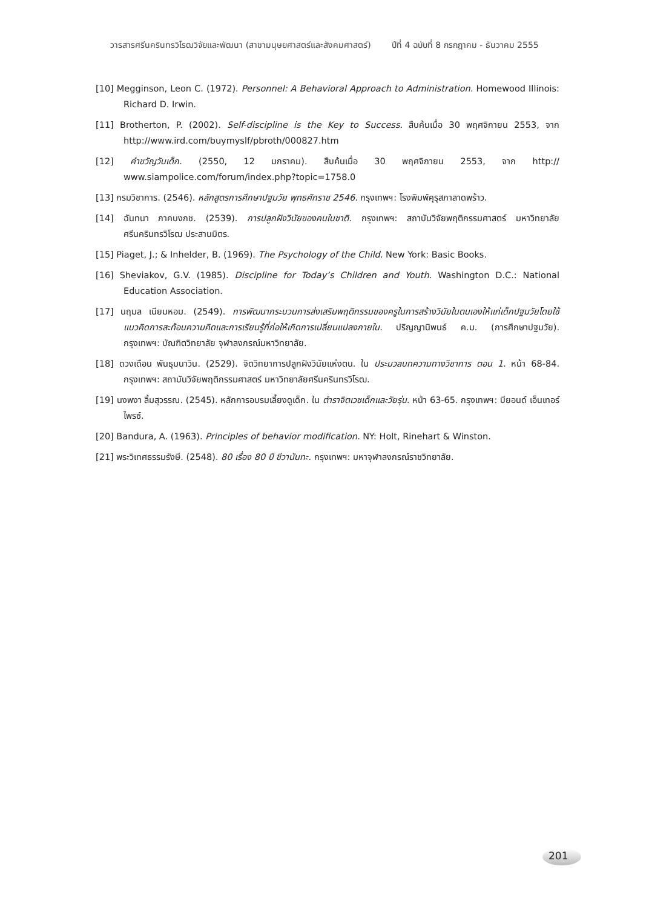วารสารศรีนครินทรวิโรฒวิจัยและพัฒนา (สาขามนุษยศาสตร์และสังคมศาสตร์) ปีที่ 4 ฉบับที่ 8 กรกฎาคม - ธันวาคม 2555
[10] Megginson, Leon C. (1972). Personnel: A Behavioral Approach to Administration. Homewood Illinois: Richard D. Irwin.
[11] Brotherton, P. (2002). Self-discipline is the Key to Success. สืบค้นเมื่อ 30 พฤศจิกายน 2553, จาก http://www.ird.com/buymyslf/pbroth/000827.htm
[12] คำขวัญวันเด็ก. (2550, 12 มกราคม). สืบค้นเมื่อ 30 พฤศจิกายน 2553, จาก http:// www.siampolice.com/forum/index.php?topic=1758.0
[13] กรมวิชาการ. (2546). หลักสูตรการศึกษาปฐมวัย พุทธศักราช 2546. กรุงเทพฯ: โรงพิมพ์คุรุสภาลาดพร้าว.
[14] ฉันทนา ภาคบงกช. (2539). การปลูกฝังวินัยของคนในชาติ. กรุงเทพฯ: สถาบันวิจัยพฤติกรรมศาสตร์ มหาวิทยาลัยศรีนครินทรวิโรฒ ประสานมิตร.
[15] Piaget, J.; & Inhelder, B. (1969). The Psychology of the Child. New York: Basic Books.
[16] Sheviakov, G.V. (1985). Discipline for Today’s Children and Youth. Washington D.C.: National Education Association.
[17] นฤมล เนียมหอม. (2549). การพัฒนากระบวนการส่งเสริมพฤติกรรมของครูในการสร้างวินัยในตนเองให้แก่เด็กปฐมวัยโดยใช้แนวคิดการสะท้อนความคิดและการเรียนรู้ที่ก่อให้เกิดการเปลี่ยนแปลงภายใน. ปริญญานิพนธ์ ค.ม. (การศึกษาปฐมวัย). กรุงเทพฯ: บัณฑิตวิทยาลัย จุฬาลงกรณ์มหาวิทยาลัย.
[18] ดวงเดือน พันธุมนาวิน. (2529). จิตวิทยาการปลูกฝังวินัยแห่งตน. ใน ประมวลบทความทางวิชาการ ตอน 1. หน้า 68-84. กรุงเทพฯ: สถาบันวิจัยพฤติกรรมศาสตร์ มหาวิทยาลัยศรีนครินทรวิโรฒ.
[19] นงพงา ลิ้มสุวรรณ. (2545). หลักการอบรมเลี้ยงดูเด็ก. ใน ตำราจิตเวชเด็กและวัยรุ่น. หน้า 63-65. กรุงเทพฯ: บียอนด์ เอ็นเทอร์ไพรซ์.
[20] Bandura, A. (1963). Principles of behavior modification. NY: Holt, Rinehart & Winston.
[21] พระวิเทศธรรมรังษี. (2548). 80 เรื่อง 80 ปี ชีวานันทะ. กรุงเทพฯ: มหาจุฬาลงกรณ์ราชวิทยาลัย.
201